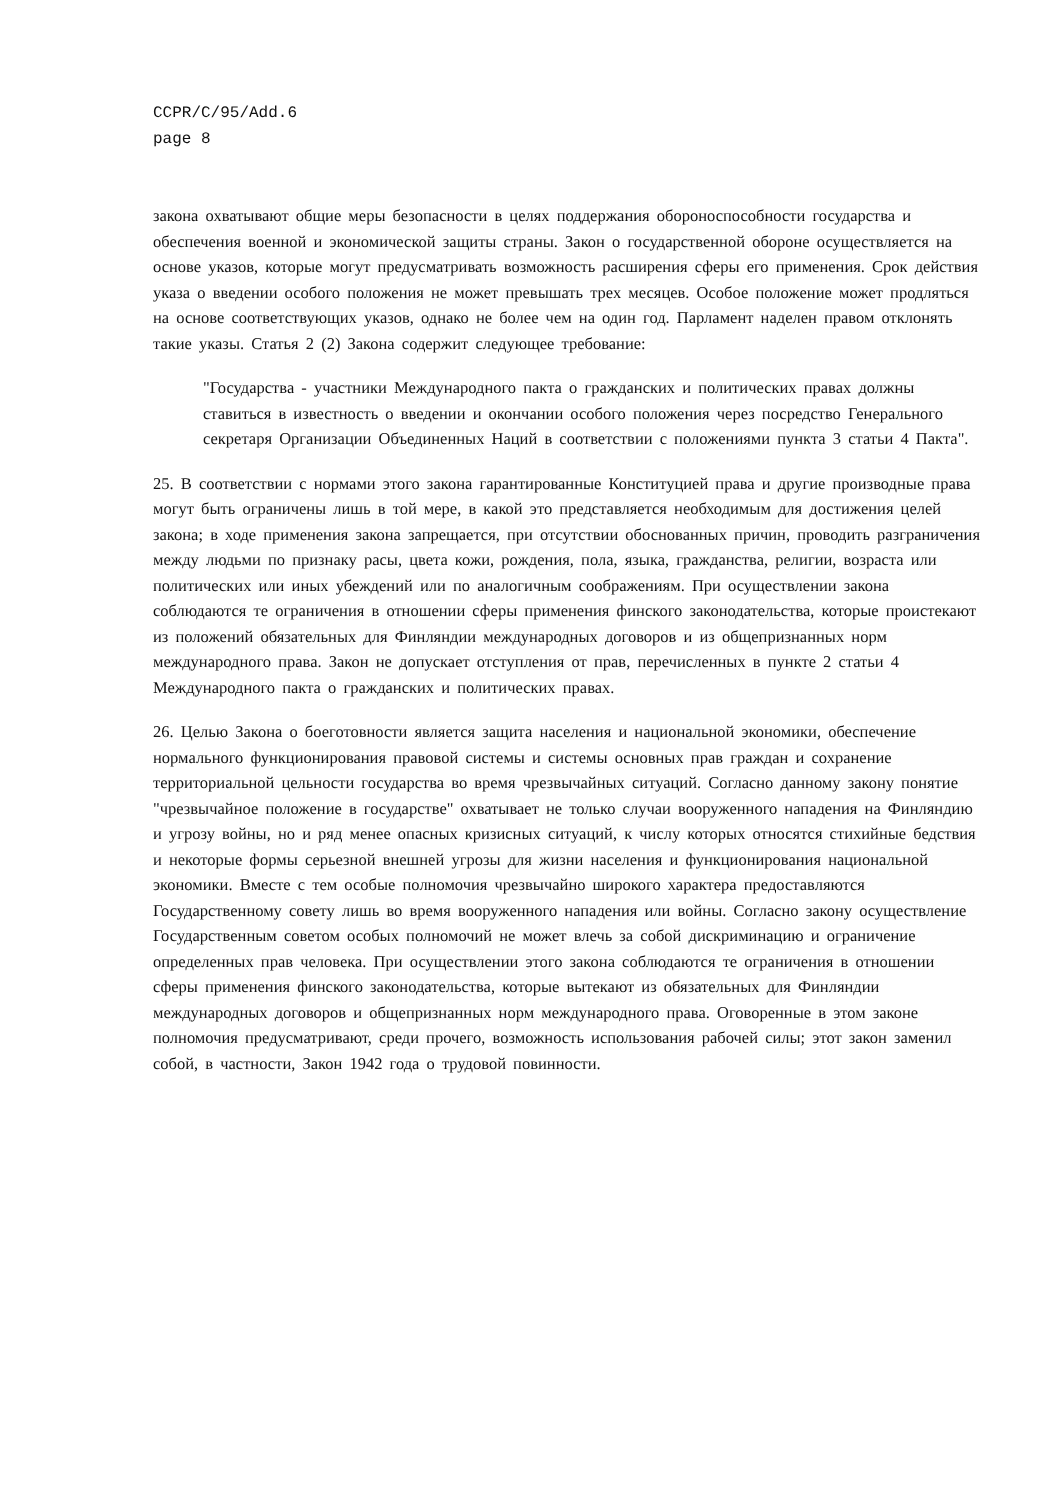CCPR/C/95/Add.6
page 8
закона охватывают общие меры безопасности в целях поддержания обороноспособности государства и обеспечения военной и экономической защиты страны. Закон о государственной обороне осуществляется на основе указов, которые могут предусматривать возможность расширения сферы его применения. Срок действия указа о введении особого положения не может превышать трех месяцев. Особое положение может продляться на основе соответствующих указов, однако не более чем на один год. Парламент наделен правом отклонять такие указы. Статья 2 (2) Закона содержит следующее требование:
"Государства - участники Международного пакта о гражданских и политических правах должны ставиться в известность о введении и окончании особого положения через посредство Генерального секретаря Организации Объединенных Наций в соответствии с положениями пункта 3 статьи 4 Пакта".
25. В соответствии с нормами этого закона гарантированные Конституцией права и другие производные права могут быть ограничены лишь в той мере, в какой это представляется необходимым для достижения целей закона; в ходе применения закона запрещается, при отсутствии обоснованных причин, проводить разграничения между людьми по признаку расы, цвета кожи, рождения, пола, языка, гражданства, религии, возраста или политических или иных убеждений или по аналогичным соображениям. При осуществлении закона соблюдаются те ограничения в отношении сферы применения финского законодательства, которые проистекают из положений обязательных для Финляндии международных договоров и из общепризнанных норм международного права. Закон не допускает отступления от прав, перечисленных в пункте 2 статьи 4 Международного пакта о гражданских и политических правах.
26. Целью Закона о боеготовности является защита населения и национальной экономики, обеспечение нормального функционирования правовой системы и системы основных прав граждан и сохранение территориальной цельности государства во время чрезвычайных ситуаций. Согласно данному закону понятие "чрезвычайное положение в государстве" охватывает не только случаи вооруженного нападения на Финляндию и угрозу войны, но и ряд менее опасных кризисных ситуаций, к числу которых относятся стихийные бедствия и некоторые формы серьезной внешней угрозы для жизни населения и функционирования национальной экономики. Вместе с тем особые полномочия чрезвычайно широкого характера предоставляются Государственному совету лишь во время вооруженного нападения или войны. Согласно закону осуществление Государственным советом особых полномочий не может влечь за собой дискриминацию и ограничение определенных прав человека. При осуществлении этого закона соблюдаются те ограничения в отношении сферы применения финского законодательства, которые вытекают из обязательных для Финляндии международных договоров и общепризнанных норм международного права. Оговоренные в этом законе полномочия предусматривают, среди прочего, возможность использования рабочей силы; этот закон заменил собой, в частности, Закон 1942 года о трудовой повинности.